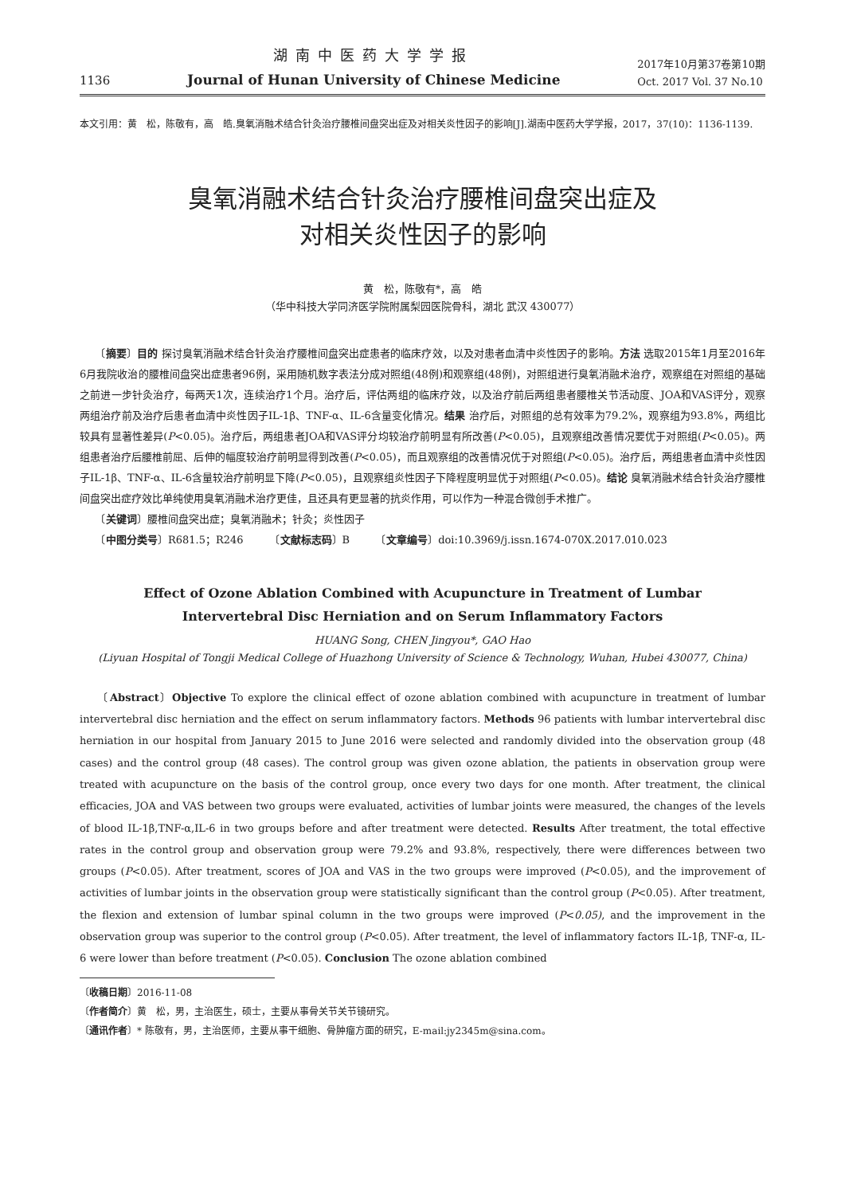1136
湖南中医药大学学报
Journal of Hunan University of Chinese Medicine
2017年10月第37卷第10期
Oct. 2017 Vol. 37 No.10
本文引用：黄　松，陈敬有，高　皓.臭氧消融术结合针灸治疗腰椎间盘突出症及对相关炎性因子的影响[J].湖南中医药大学学报，2017，37(10)：1136-1139.
臭氧消融术结合针灸治疗腰椎间盘突出症及
对相关炎性因子的影响
黄　松，陈敬有*，高　皓
（华中科技大学同济医学院附属梨园医院骨科，湖北 武汉 430077）
　　〔摘要〕目的 探讨臭氧消融术结合针灸治疗腰椎间盘突出症患者的临床疗效，以及对患者血清中炎性因子的影响。方法 选取2015年1月至2016年6月我院收治的腰椎间盘突出症患者96例，采用随机数字表法分成对照组(48例)和观察组(48例)，对照组进行臭氧消融术治疗，观察组在对照组的基础之前进一步针灸治疗，每两天1次，连续治疗1个月。治疗后，评估两组的临床疗效，以及治疗前后两组患者腰椎关节活动度、JOA和VAS评分，观察两组治疗前及治疗后患者血清中炎性因子IL-1β、TNF-α、IL-6含量变化情况。结果 治疗后，对照组的总有效率为79.2%，观察组为93.8%，两组比较具有显著性差异(P<0.05)。治疗后，两组患者JOA和VAS评分均较治疗前明显有所改善(P<0.05)，且观察组改善情况要优于对照组(P<0.05)。两组患者治疗后腰椎前屈、后伸的幅度较治疗前明显得到改善(P<0.05)，而且观察组的改善情况优于对照组(P<0.05)。治疗后，两组患者血清中炎性因子IL-1β、TNF-α、IL-6含量较治疗前明显下降(P<0.05)，且观察组炎性因子下降程度明显优于对照组(P<0.05)。结论 臭氧消融术结合针灸治疗腰椎间盘突出症疗效比单纯使用臭氧消融术治疗更佳，且还具有更显著的抗炎作用，可以作为一种混合微创手术推广。
　　〔关键词〕腰椎间盘突出症；臭氧消融术；针灸；炎性因子
　　〔中图分类号〕R681.5；R246　　　〔文献标志码〕B　　　〔文章编号〕doi:10.3969/j.issn.1674-070X.2017.010.023
Effect of Ozone Ablation Combined with Acupuncture in Treatment of Lumbar
Intervertebral Disc Herniation and on Serum Inflammatory Factors
HUANG Song, CHEN Jingyou*, GAO Hao
(Liyuan Hospital of Tongji Medical College of Huazhong University of Science & Technology, Wuhan, Hubei 430077, China)
　　〔Abstract〕Objective To explore the clinical effect of ozone ablation combined with acupuncture in treatment of lumbar intervertebral disc herniation and the effect on serum inflammatory factors. Methods 96 patients with lumbar intervertebral disc herniation in our hospital from January 2015 to June 2016 were selected and randomly divided into the observation group (48 cases) and the control group (48 cases). The control group was given ozone ablation, the patients in observation group were treated with acupuncture on the basis of the control group, once every two days for one month. After treatment, the clinical efficacies, JOA and VAS between two groups were evaluated, activities of lumbar joints were measured, the changes of the levels of blood IL-1β,TNF-α,IL-6 in two groups before and after treatment were detected. Results After treatment, the total effective rates in the control group and observation group were 79.2% and 93.8%, respectively, there were differences between two groups (P<0.05). After treatment, scores of JOA and VAS in the two groups were improved (P<0.05), and the improvement of activities of lumbar joints in the observation group were statistically significant than the control group (P<0.05). After treatment, the flexion and extension of lumbar spinal column in the two groups were improved (P<0.05), and the improvement in the observation group was superior to the control group (P<0.05). After treatment, the level of inflammatory factors IL-1β, TNF-α, IL-6 were lower than before treatment (P<0.05). Conclusion The ozone ablation combined
〔收稿日期〕2016-11-08
〔作者简介〕黄　松，男，主治医生，硕士，主要从事骨关节关节镜研究。
〔通讯作者〕* 陈敬有，男，主治医师，主要从事干细胞、骨肿瘤方面的研究，E-mail:jy2345m@sina.com。